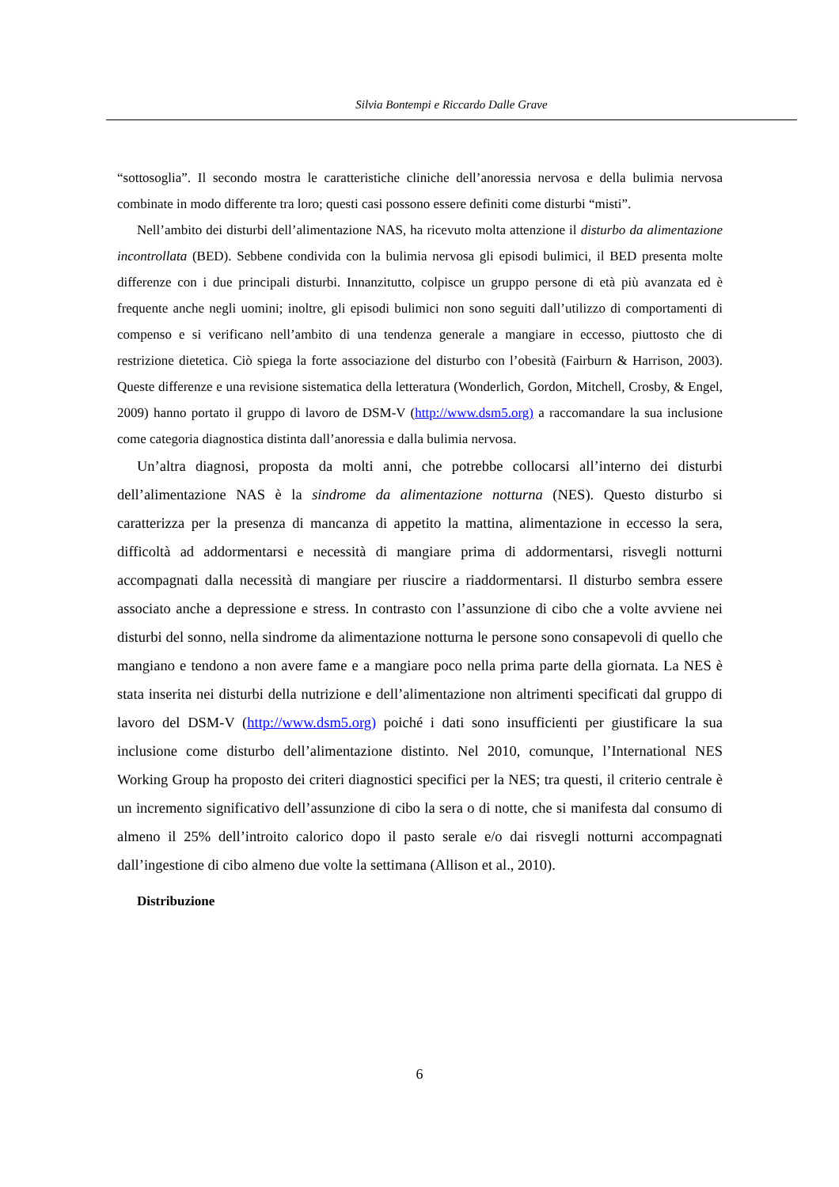Silvia Bontempi e Riccardo Dalle Grave
“sottosoglia”. Il secondo mostra le caratteristiche cliniche dell’anoressia nervosa e della bulimia nervosa combinate in modo differente tra loro; questi casi possono essere definiti come disturbi “misti”.
Nell’ambito dei disturbi dell’alimentazione NAS, ha ricevuto molta attenzione il disturbo da alimentazione incontrollata (BED). Sebbene condivida con la bulimia nervosa gli episodi bulimici, il BED presenta molte differenze con i due principali disturbi. Innanzitutto, colpisce un gruppo persone di età più avanzata ed è frequente anche negli uomini; inoltre, gli episodi bulimici non sono seguiti dall’utilizzo di comportamenti di compenso e si verificano nell’ambito di una tendenza generale a mangiare in eccesso, piuttosto che di restrizione dietetica. Ciò spiega la forte associazione del disturbo con l’obesità (Fairburn & Harrison, 2003). Queste differenze e una revisione sistematica della letteratura (Wonderlich, Gordon, Mitchell, Crosby, & Engel, 2009) hanno portato il gruppo di lavoro de DSM-V (http://www.dsm5.org) a raccomandare la sua inclusione come categoria diagnostica distinta dall’anoressia e dalla bulimia nervosa.
Un’altra diagnosi, proposta da molti anni, che potrebbe collocarsi all’interno dei disturbi dell’alimentazione NAS è la sindrome da alimentazione notturna (NES). Questo disturbo si caratterizza per la presenza di mancanza di appetito la mattina, alimentazione in eccesso la sera, difficoltà ad addormentarsi e necessità di mangiare prima di addormentarsi, risvegli notturni accompagnati dalla necessità di mangiare per riuscire a riaddormentarsi. Il disturbo sembra essere associato anche a depressione e stress. In contrasto con l’assunzione di cibo che a volte avviene nei disturbi del sonno, nella sindrome da alimentazione notturna le persone sono consapevoli di quello che mangiano e tendono a non avere fame e a mangiare poco nella prima parte della giornata. La NES è stata inserita nei disturbi della nutrizione e dell’alimentazione non altrimenti specificati dal gruppo di lavoro del DSM-V (http://www.dsm5.org) poiché i dati sono insufficienti per giustificare la sua inclusione come disturbo dell’alimentazione distinto. Nel 2010, comunque, l’International NES Working Group ha proposto dei criteri diagnostici specifici per la NES; tra questi, il criterio centrale è un incremento significativo dell’assunzione di cibo la sera o di notte, che si manifesta dal consumo di almeno il 25% dell’introito calorico dopo il pasto serale e/o dai risvegli notturni accompagnati dall’ingestione di cibo almeno due volte la settimana (Allison et al., 2010).
Distribuzione
6